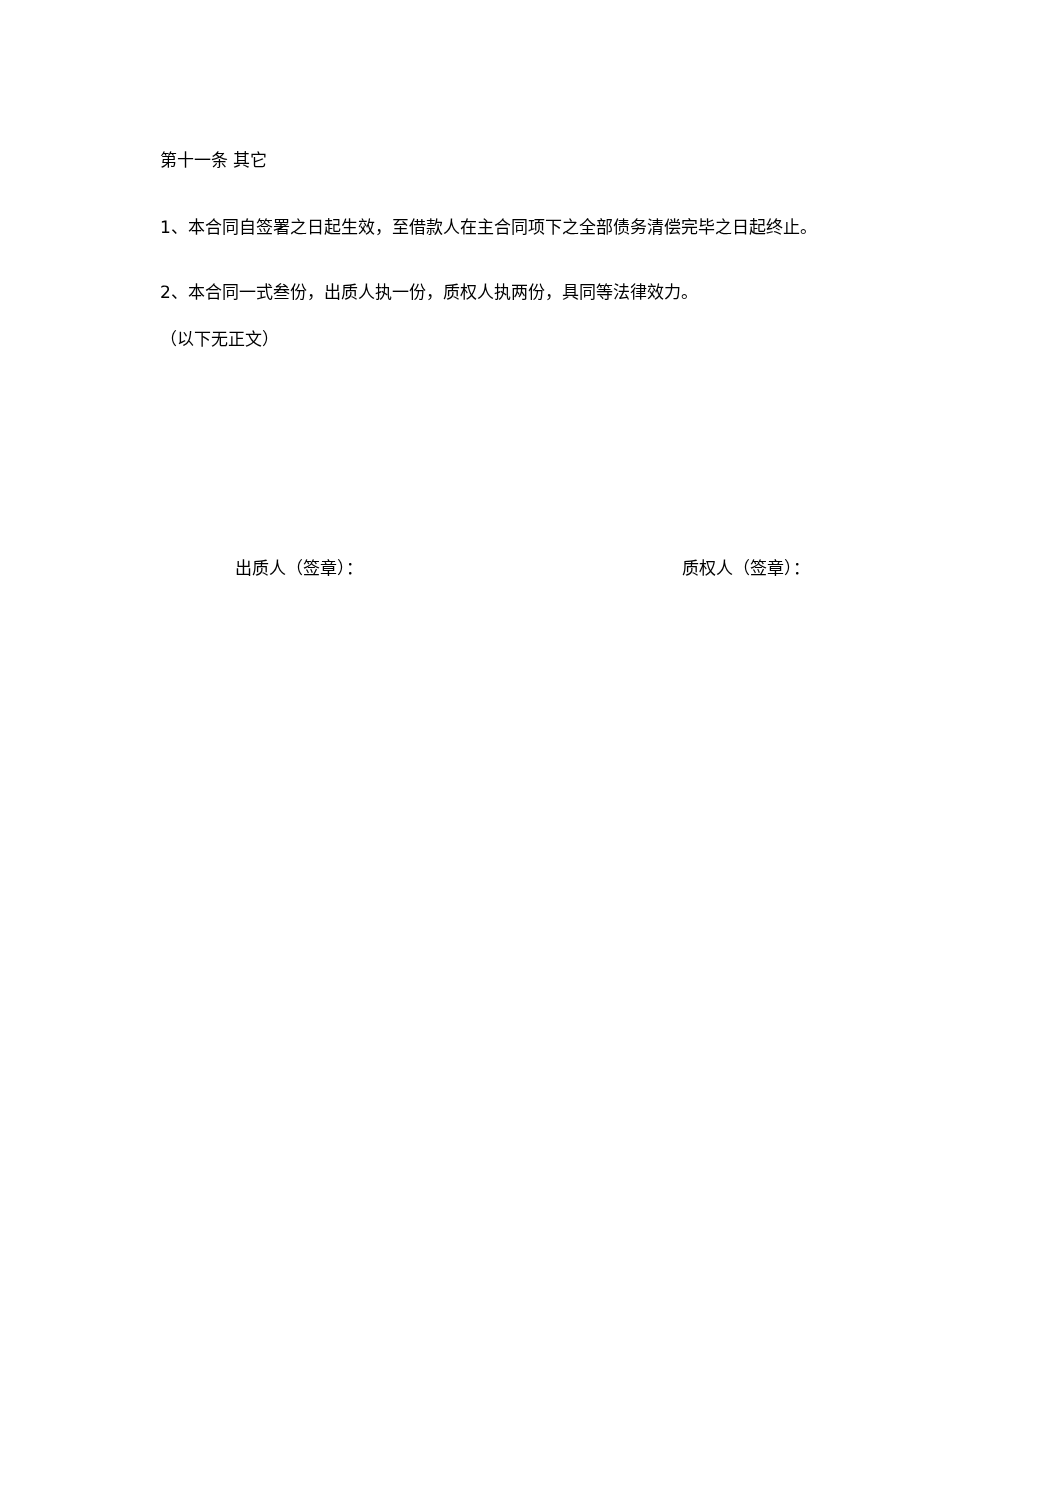第十一条 其它
1、本合同自签署之日起生效，至借款人在主合同项下之全部债务清偿完毕之日起终止。
2、本合同一式叁份，出质人执一份，质权人执两份，具同等法律效力。
（以下无正文）
出质人（签章）： 质权人（签章）：